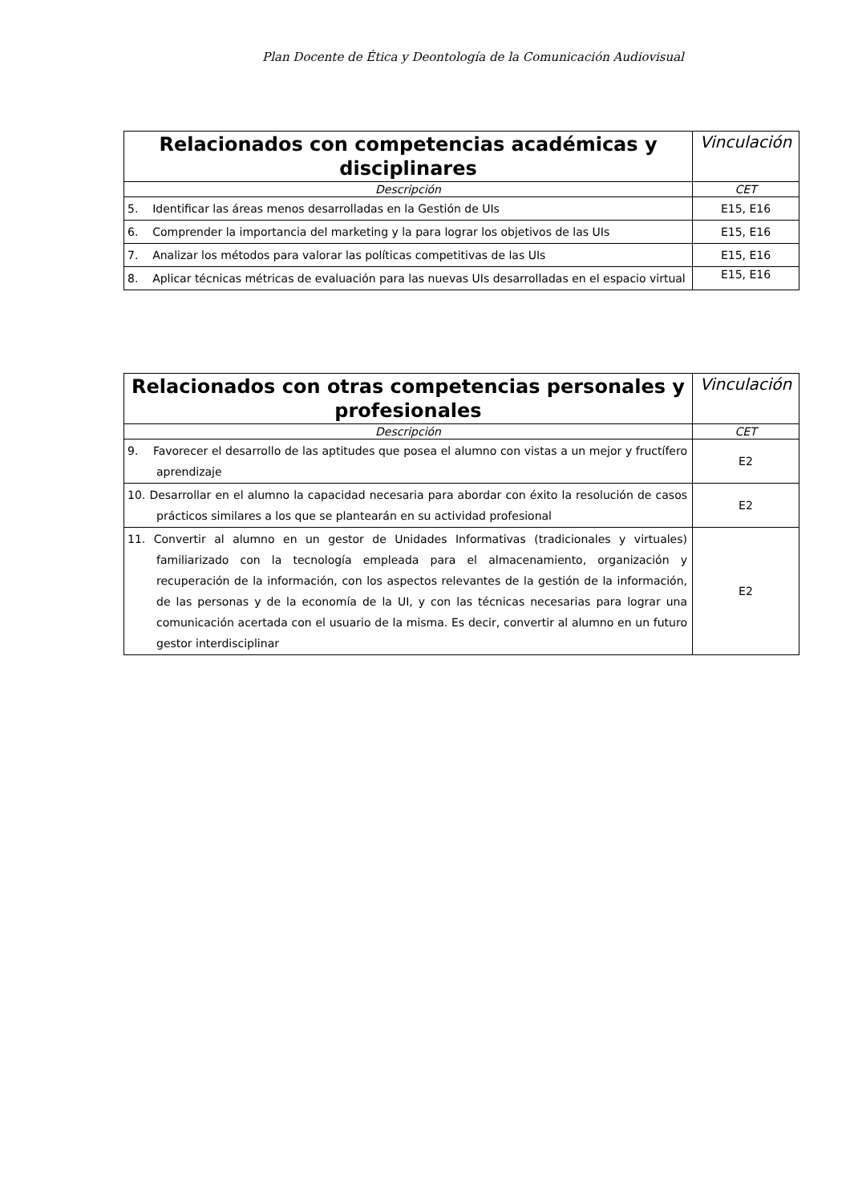Plan Docente de Ética y Deontología de la Comunicación Audiovisual
| Relacionados con competencias académicas y disciplinares | Vinculación |
| --- | --- |
| Descripción | CET |
| 5. Identificar las áreas menos desarrolladas en la Gestión de UIs | E15, E16 |
| 6. Comprender la importancia del marketing y la para lograr los objetivos de las UIs | E15, E16 |
| 7. Analizar los métodos para valorar las políticas competitivas de las UIs | E15, E16 |
| 8. Aplicar técnicas métricas de evaluación para las nuevas UIs desarrolladas en el espacio virtual | E15, E16 |
| Relacionados con otras competencias personales y profesionales | Vinculación |
| --- | --- |
| Descripción | CET |
| 9. Favorecer el desarrollo de las aptitudes que posea el alumno con vistas a un mejor y fructífero aprendizaje | E2 |
| 10. Desarrollar en el alumno la capacidad necesaria para abordar con éxito la resolución de casos prácticos similares a los que se plantearán en su actividad profesional | E2 |
| 11. Convertir al alumno en un gestor de Unidades Informativas (tradicionales y virtuales) familiarizado con la tecnología empleada para el almacenamiento, organización y recuperación de la información, con los aspectos relevantes de la gestión de la información, de las personas y de la economía de la UI, y con las técnicas necesarias para lograr una comunicación acertada con el usuario de la misma. Es decir, convertir al alumno en un futuro gestor interdisciplinar | E2 |